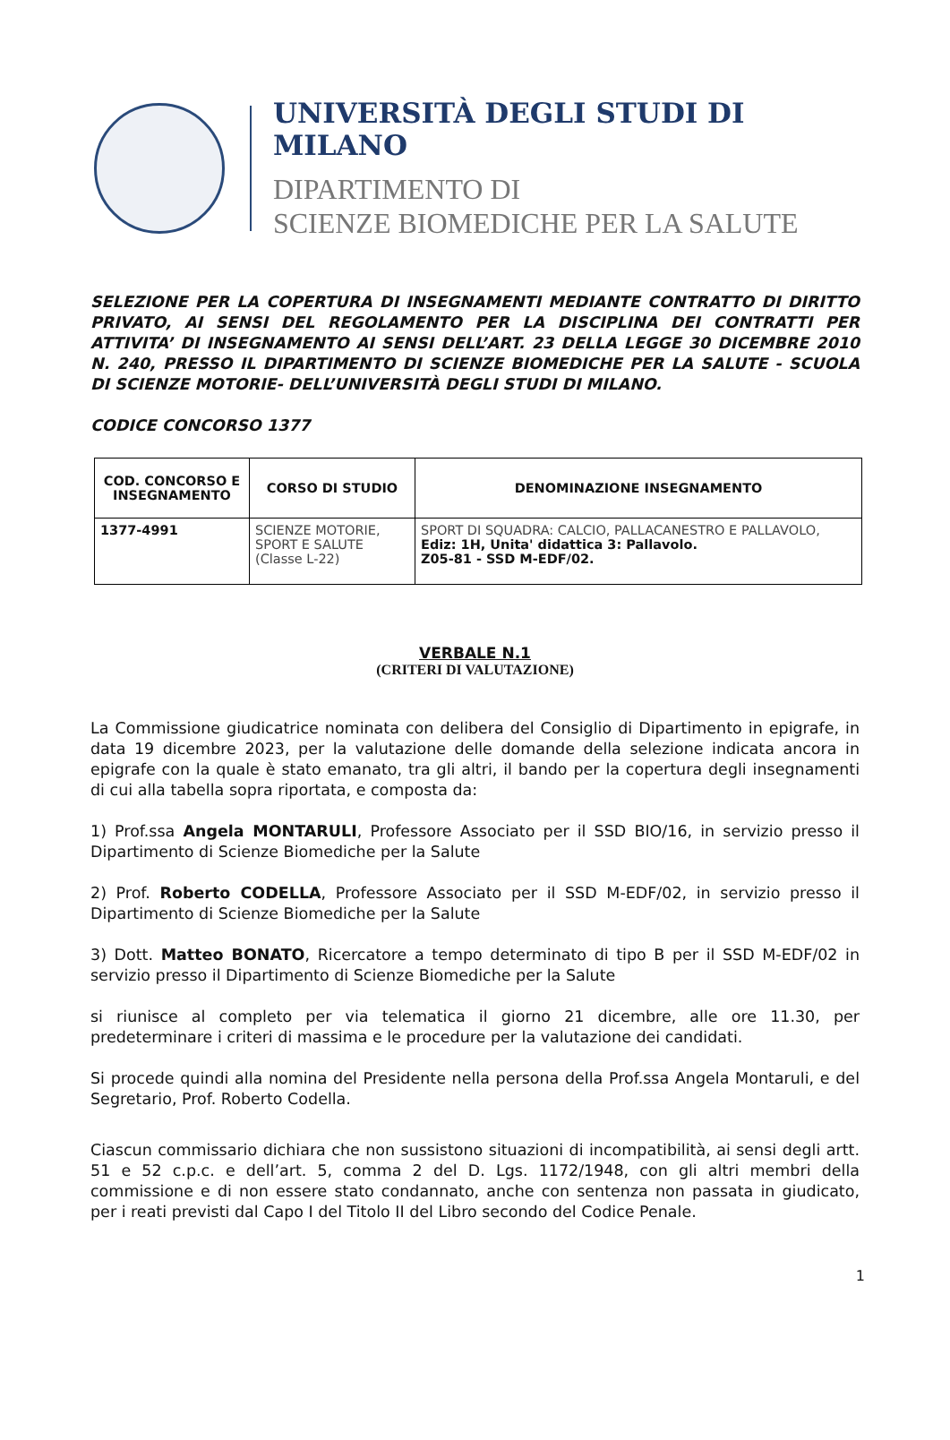UNIVERSITÀ DEGLI STUDI DI MILANO
DIPARTIMENTO DI
SCIENZE BIOMEDICHE PER LA SALUTE
SELEZIONE PER LA COPERTURA DI INSEGNAMENTI MEDIANTE CONTRATTO DI DIRITTO PRIVATO, AI SENSI DEL REGOLAMENTO PER LA DISCIPLINA DEI CONTRATTI PER ATTIVITA’ DI INSEGNAMENTO AI SENSI DELL’ART. 23 DELLA LEGGE 30 DICEMBRE 2010 N. 240, PRESSO IL DIPARTIMENTO DI SCIENZE BIOMEDICHE PER LA SALUTE - SCUOLA DI SCIENZE MOTORIE- DELL’UNIVERSITÀ DEGLI STUDI DI MILANO.
CODICE CONCORSO 1377
| COD. CONCORSO E INSEGNAMENTO | CORSO DI STUDIO | DENOMINAZIONE INSEGNAMENTO |
| --- | --- | --- |
| 1377-4991 | SCIENZE MOTORIE, SPORT E SALUTE (Classe L-22) | SPORT DI SQUADRA: CALCIO, PALLACANESTRO E PALLAVOLO, Ediz: 1H, Unita' didattica 3: Pallavolo. Z05-81 - SSD M-EDF/02. |
VERBALE N.1
(CRITERI DI VALUTAZIONE)
La Commissione giudicatrice nominata con delibera del Consiglio di Dipartimento in epigrafe, in data 19 dicembre 2023, per la valutazione delle domande della selezione indicata ancora in epigrafe con la quale è stato emanato, tra gli altri, il bando per la copertura degli insegnamenti di cui alla tabella sopra riportata, e composta da:
1) Prof.ssa Angela MONTARULI, Professore Associato per il SSD BIO/16, in servizio presso il Dipartimento di Scienze Biomediche per la Salute
2) Prof. Roberto CODELLA, Professore Associato per il SSD M-EDF/02, in servizio presso il Dipartimento di Scienze Biomediche per la Salute
3) Dott. Matteo BONATO, Ricercatore a tempo determinato di tipo B per il SSD M-EDF/02 in servizio presso il Dipartimento di Scienze Biomediche per la Salute
si riunisce al completo per via telematica il giorno 21 dicembre, alle ore 11.30, per predeterminare i criteri di massima e le procedure per la valutazione dei candidati.
Si procede quindi alla nomina del Presidente nella persona della Prof.ssa Angela Montaruli, e del Segretario, Prof. Roberto Codella.
Ciascun commissario dichiara che non sussistono situazioni di incompatibilità, ai sensi degli artt. 51 e 52 c.p.c. e dell’art. 5, comma 2 del D. Lgs. 1172/1948, con gli altri membri della commissione e di non essere stato condannato, anche con sentenza non passata in giudicato, per i reati previsti dal Capo I del Titolo II del Libro secondo del Codice Penale.
1